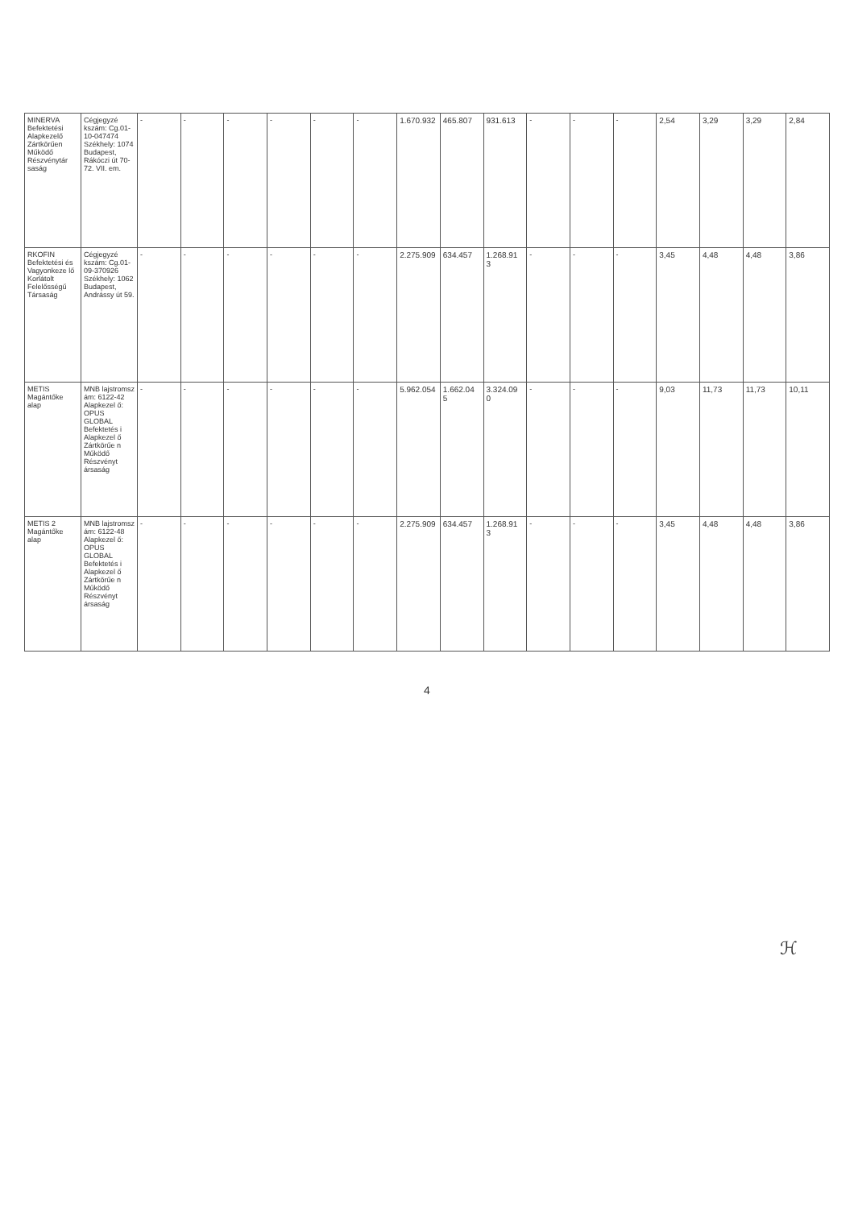| MINERVA Befektetési Alapkezelő Zártkörűen Működő Részvénytár saság | Cégjegyzé kszám: Cg.01-10-047474 Székhely: 1074 Budapest, Rákóczi út 70-72. VII. em. | - | - | - | - | - | - | 1.670.932 | 465.807 | 931.613 | - | - | - | 2,54 | 3,29 | 3,29 | 2,84 |
| RKOFIN Befektetési és Vagyonkeze lő Korlátolt Felelősségű Társaság | Cégjegyzé kszám: Cg.01-09-370926 Székhely: 1062 Budapest, Andrássy út 59. | - | - | - | - | - | - | 2.275.909 | 634.457 | 1.268.91 3 | - | - | - | 3,45 | 4,48 | 4,48 | 3,86 |
| METIS Magántőke alap | MNB lajstromsz ám: 6122-42 Alapkezel ő: OPUS GLOBAL Befektetés i Alapkezel ő Zártkörűe n Működő Részvényt ársaság | - | - | - | - | - | - | 5.962.054 | 1.662.04 5 | 3.324.09 0 | - | - | - | 9,03 | 11,73 | 11,73 | 10,11 |
| METIS 2 Magántőke alap | MNB lajstromsz ám: 6122-48 Alapkezel ő: OPUS GLOBAL Befektetés i Alapkezel ő Zártkörűe n Működő Részvényt ársaság | - | - | - | - | - | - | 2.275.909 | 634.457 | 1.268.91 3 | - | - | - | 3,45 | 4,48 | 4,48 | 3,86 |
4
ℋ